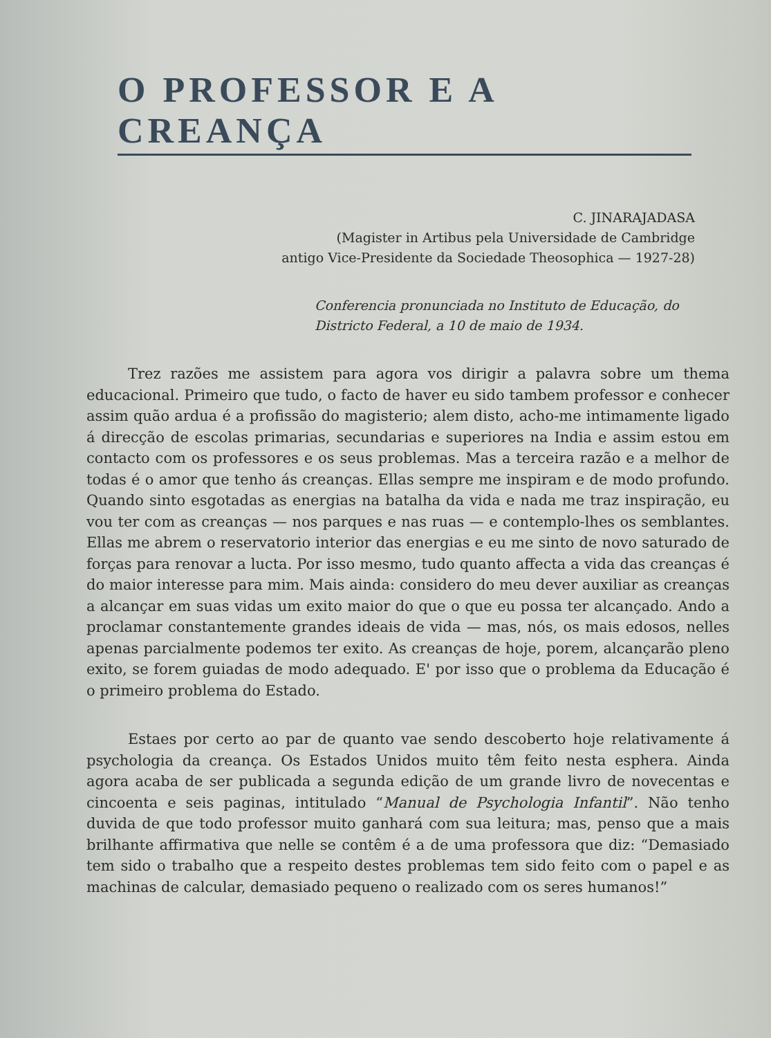O PROFESSOR E A CREANÇA
C. JINARAJADASA
(Magister in Artibus pela Universidade de Cambridge
antigo Vice-Presidente da Sociedade Theosophica — 1927-28)
Conferencia pronunciada no Instituto de Educação, do Districto Federal, a 10 de maio de 1934.
Trez razões me assistem para agora vos dirigir a palavra sobre um thema educacional. Primeiro que tudo, o facto de haver eu sido tambem professor e conhecer assim quão ardua é a profissão do magisterio; alem disto, acho-me intimamente ligado á direcção de escolas primarias, secundarias e superiores na India e assim estou em contacto com os professores e os seus problemas. Mas a terceira razão e a melhor de todas é o amor que tenho ás creanças. Ellas sempre me inspiram e de modo profundo. Quando sinto esgotadas as energias na batalha da vida e nada me traz inspiração, eu vou ter com as creanças — nos parques e nas ruas — e contemplo-lhes os semblantes. Ellas me abrem o reservatorio interior das energias e eu me sinto de novo saturado de forças para renovar a lucta. Por isso mesmo, tudo quanto affecta a vida das creanças é do maior interesse para mim. Mais ainda: considero do meu dever auxiliar as creanças a alcançar em suas vidas um exito maior do que o que eu possa ter alcançado. Ando a proclamar constantemente grandes ideais de vida — mas, nós, os mais edosos, nelles apenas parcialmente podemos ter exito. As creanças de hoje, porem, alcançarão pleno exito, se forem guiadas de modo adequado. E' por isso que o problema da Educação é o primeiro problema do Estado.
Estaes por certo ao par de quanto vae sendo descoberto hoje relativamente á psychologia da creança. Os Estados Unidos muito têm feito nesta esphera. Ainda agora acaba de ser publicada a segunda edição de um grande livro de novecentas e cincoenta e seis paginas, intitulado “Manual de Psychologia Infantil”. Não tenho duvida de que todo professor muito ganhará com sua leitura; mas, penso que a mais brilhante affirmativa que nelle se contêm é a de uma professora que diz: “Demasiado tem sido o trabalho que a respeito destes problemas tem sido feito com o papel e as machinas de calcular, demasiado pequeno o realizado com os seres humanos!”